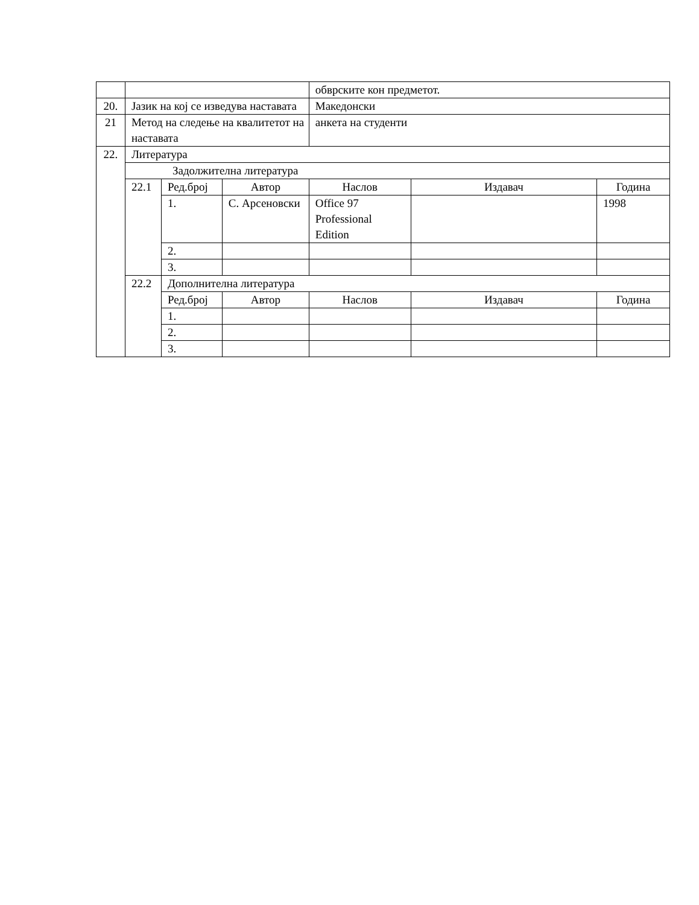| | | | | обврските кон предметот. | | |
| 20. | Јазик на кој се изведува наставата | | | Македонски | | |
| 21 | Метод на следење на квалитетот на наставата | | | анкета на студенти | | |
| 22. | Литература | | | | | |
| | Задолжителна литература | | | | | |
| | 22.1 | Ред.број | Автор | Наслов | Издавач | Година |
| | | 1. | С. Арсеновски | Office 97 Professional Edition | | 1998 |
| | | 2. | | | | |
| | | 3. | | | | |
| | 22.2 | Дополнителна литература | | | | |
| | | Ред.број | Автор | Наслов | Издавач | Година |
| | | 1. | | | | |
| | | 2. | | | | |
| | | 3. | | | | |